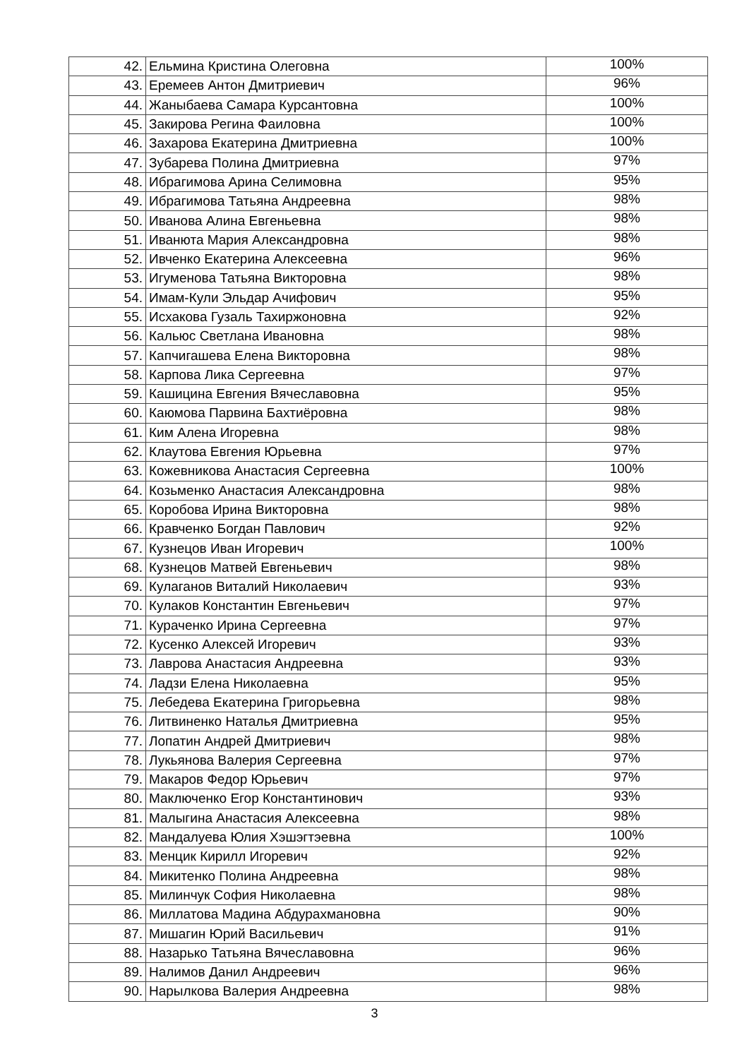| 42. | Ельмина Кристина Олеговна | 100% |
| 43. | Еремеев Антон Дмитриевич | 96% |
| 44. | Жаныбаева Самара Курсантовна | 100% |
| 45. | Закирова Регина Фаиловна | 100% |
| 46. | Захарова Екатерина Дмитриевна | 100% |
| 47. | Зубарева Полина Дмитриевна | 97% |
| 48. | Ибрагимова Арина Селимовна | 95% |
| 49. | Ибрагимова Татьяна Андреевна | 98% |
| 50. | Иванова Алина Евгеньевна | 98% |
| 51. | Иванюта Мария Александровна | 98% |
| 52. | Ивченко Екатерина Алексеевна | 96% |
| 53. | Игуменова Татьяна Викторовна | 98% |
| 54. | Имам-Кули Эльдар Ачифович | 95% |
| 55. | Исхакова Гузаль Тахиржоновна | 92% |
| 56. | Кальюс Светлана Ивановна | 98% |
| 57. | Капчигашева Елена Викторовна | 98% |
| 58. | Карпова Лика Сергеевна | 97% |
| 59. | Кашицина Евгения Вячеславовна | 95% |
| 60. | Каюмова Парвина Бахтиёровна | 98% |
| 61. | Ким Алена Игоревна | 98% |
| 62. | Клаутова Евгения Юрьевна | 97% |
| 63. | Кожевникова Анастасия Сергеевна | 100% |
| 64. | Козьменко Анастасия Александровна | 98% |
| 65. | Коробова Ирина Викторовна | 98% |
| 66. | Кравченко Богдан Павлович | 92% |
| 67. | Кузнецов Иван Игоревич | 100% |
| 68. | Кузнецов Матвей Евгеньевич | 98% |
| 69. | Кулаганов Виталий Николаевич | 93% |
| 70. | Кулаков Константин Евгеньевич | 97% |
| 71. | Кураченко Ирина Сергеевна | 97% |
| 72. | Кусенко Алексей Игоревич | 93% |
| 73. | Лаврова Анастасия Андреевна | 93% |
| 74. | Ладзи Елена Николаевна | 95% |
| 75. | Лебедева Екатерина Григорьевна | 98% |
| 76. | Литвиненко Наталья Дмитриевна | 95% |
| 77. | Лопатин Андрей Дмитриевич | 98% |
| 78. | Лукьянова Валерия Сергеевна | 97% |
| 79. | Макаров Федор Юрьевич | 97% |
| 80. | Маключенко Егор Константинович | 93% |
| 81. | Малыгина Анастасия Алексеевна | 98% |
| 82. | Мандалуева Юлия Хэшэгтэевна | 100% |
| 83. | Менцик Кирилл Игоревич | 92% |
| 84. | Микитенко Полина Андреевна | 98% |
| 85. | Милинчук София Николаевна | 98% |
| 86. | Миллатова Мадина Абдурахмановна | 90% |
| 87. | Мишагин Юрий Васильевич | 91% |
| 88. | Назарько Татьяна Вячеславовна | 96% |
| 89. | Налимов Данил Андреевич | 96% |
| 90. | Нарылкова Валерия Андреевна | 98% |
3